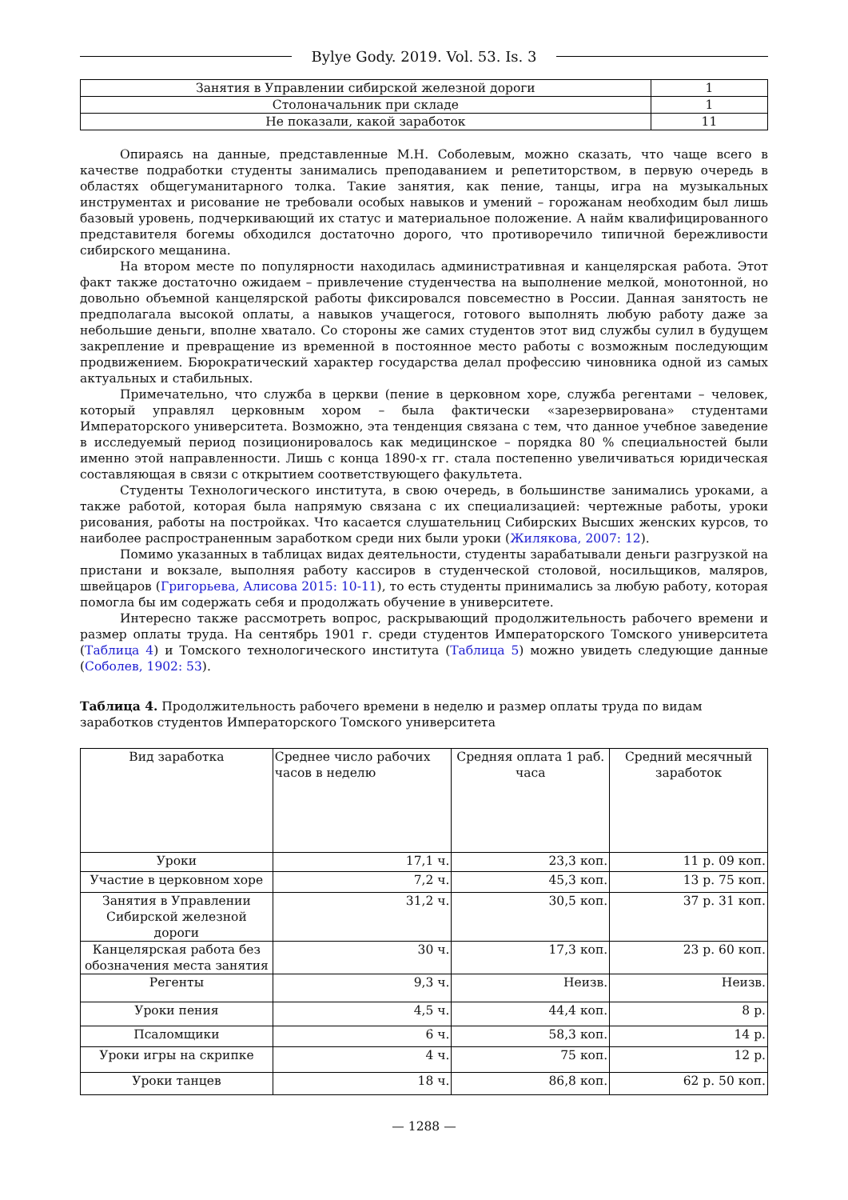Bylye Gody. 2019. Vol. 53. Is. 3
| Занятия в Управлении сибирской железной дороги | 1 |
| Столоначальник при складе | 1 |
| Не показали, какой заработок | 11 |
Опираясь на данные, представленные М.Н. Соболевым, можно сказать, что чаще всего в качестве подработки студенты занимались преподаванием и репетиторством, в первую очередь в областях общегуманитарного толка. Такие занятия, как пение, танцы, игра на музыкальных инструментах и рисование не требовали особых навыков и умений – горожанам необходим был лишь базовый уровень, подчеркивающий их статус и материальное положение. А найм квалифицированного представителя богемы обходился достаточно дорого, что противоречило типичной бережливости сибирского мещанина.
На втором месте по популярности находилась административная и канцелярская работа. Этот факт также достаточно ожидаем – привлечение студенчества на выполнение мелкой, монотонной, но довольно объемной канцелярской работы фиксировался повсеместно в России. Данная занятость не предполагала высокой оплаты, а навыков учащегося, готового выполнять любую работу даже за небольшие деньги, вполне хватало. Со стороны же самих студентов этот вид службы сулил в будущем закрепление и превращение из временной в постоянное место работы с возможным последующим продвижением. Бюрократический характер государства делал профессию чиновника одной из самых актуальных и стабильных.
Примечательно, что служба в церкви (пение в церковном хоре, служба регентами – человек, который управлял церковным хором – была фактически «зарезервирована» студентами Императорского университета. Возможно, эта тенденция связана с тем, что данное учебное заведение в исследуемый период позиционировалось как медицинское – порядка 80 % специальностей были именно этой направленности. Лишь с конца 1890-х гг. стала постепенно увеличиваться юридическая составляющая в связи с открытием соответствующего факультета.
Студенты Технологического института, в свою очередь, в большинстве занимались уроками, а также работой, которая была напрямую связана с их специализацией: чертежные работы, уроки рисования, работы на постройках. Что касается слушательниц Сибирских Высших женских курсов, то наиболее распространенным заработком среди них были уроки (Жилякова, 2007: 12).
Помимо указанных в таблицах видах деятельности, студенты зарабатывали деньги разгрузкой на пристани и вокзале, выполняя работу кассиров в студенческой столовой, носильщиков, маляров, швейцаров (Григорьева, Алисова 2015: 10-11), то есть студенты принимались за любую работу, которая помогла бы им содержать себя и продолжать обучение в университете.
Интересно также рассмотреть вопрос, раскрывающий продолжительность рабочего времени и размер оплаты труда. На сентябрь 1901 г. среди студентов Императорского Томского университета (Таблица 4) и Томского технологического института (Таблица 5) можно увидеть следующие данные (Соболев, 1902: 53).
Таблица 4. Продолжительность рабочего времени в неделю и размер оплаты труда по видам заработков студентов Императорского Томского университета
| Вид заработка | Среднее число рабочих часов в неделю | Средняя оплата 1 раб. часа | Средний месячный заработок |
| --- | --- | --- | --- |
| Уроки | 17,1 ч. | 23,3 коп. | 11 р. 09 коп. |
| Участие в церковном хоре | 7,2 ч. | 45,3 коп. | 13 р. 75 коп. |
| Занятия в Управлении Сибирской железной дороги | 31,2 ч. | 30,5 коп. | 37 р. 31 коп. |
| Канцелярская работа без обозначения места занятия | 30 ч. | 17,3 коп. | 23 р. 60 коп. |
| Регенты | 9,3 ч. | Неизв. | Неизв. |
| Уроки пения | 4,5 ч. | 44,4 коп. | 8 р. |
| Псаломщики | 6 ч. | 58,3 коп. | 14 р. |
| Уроки игры на скрипке | 4 ч. | 75 коп. | 12 р. |
| Уроки танцев | 18 ч. | 86,8 коп. | 62 р. 50 коп. |
— 1288 —